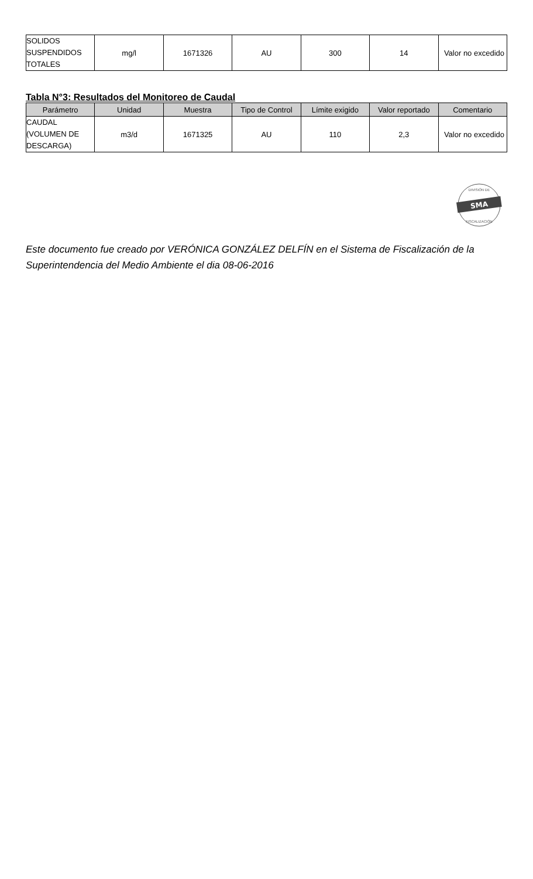| SOLIDOS SUSPENDIDOS TOTALES | mg/l | 1671326 | AU | 300 | 14 | Valor no excedido |
Tabla N°3: Resultados del Monitoreo de Caudal
| Parámetro | Unidad | Muestra | Tipo de Control | Límite exigido | Valor reportado | Comentario |
| --- | --- | --- | --- | --- | --- | --- |
| CAUDAL (VOLUMEN DE DESCARGA) | m3/d | 1671325 | AU | 110 | 2,3 | Valor no excedido |
SMA
DIVISIÓN DE
FISCALIZACIÓN
Este documento fue creado por VERÓNICA GONZÁLEZ DELFÍN en el Sistema de Fiscalización de la Superintendencia del Medio Ambiente el dia 08-06-2016